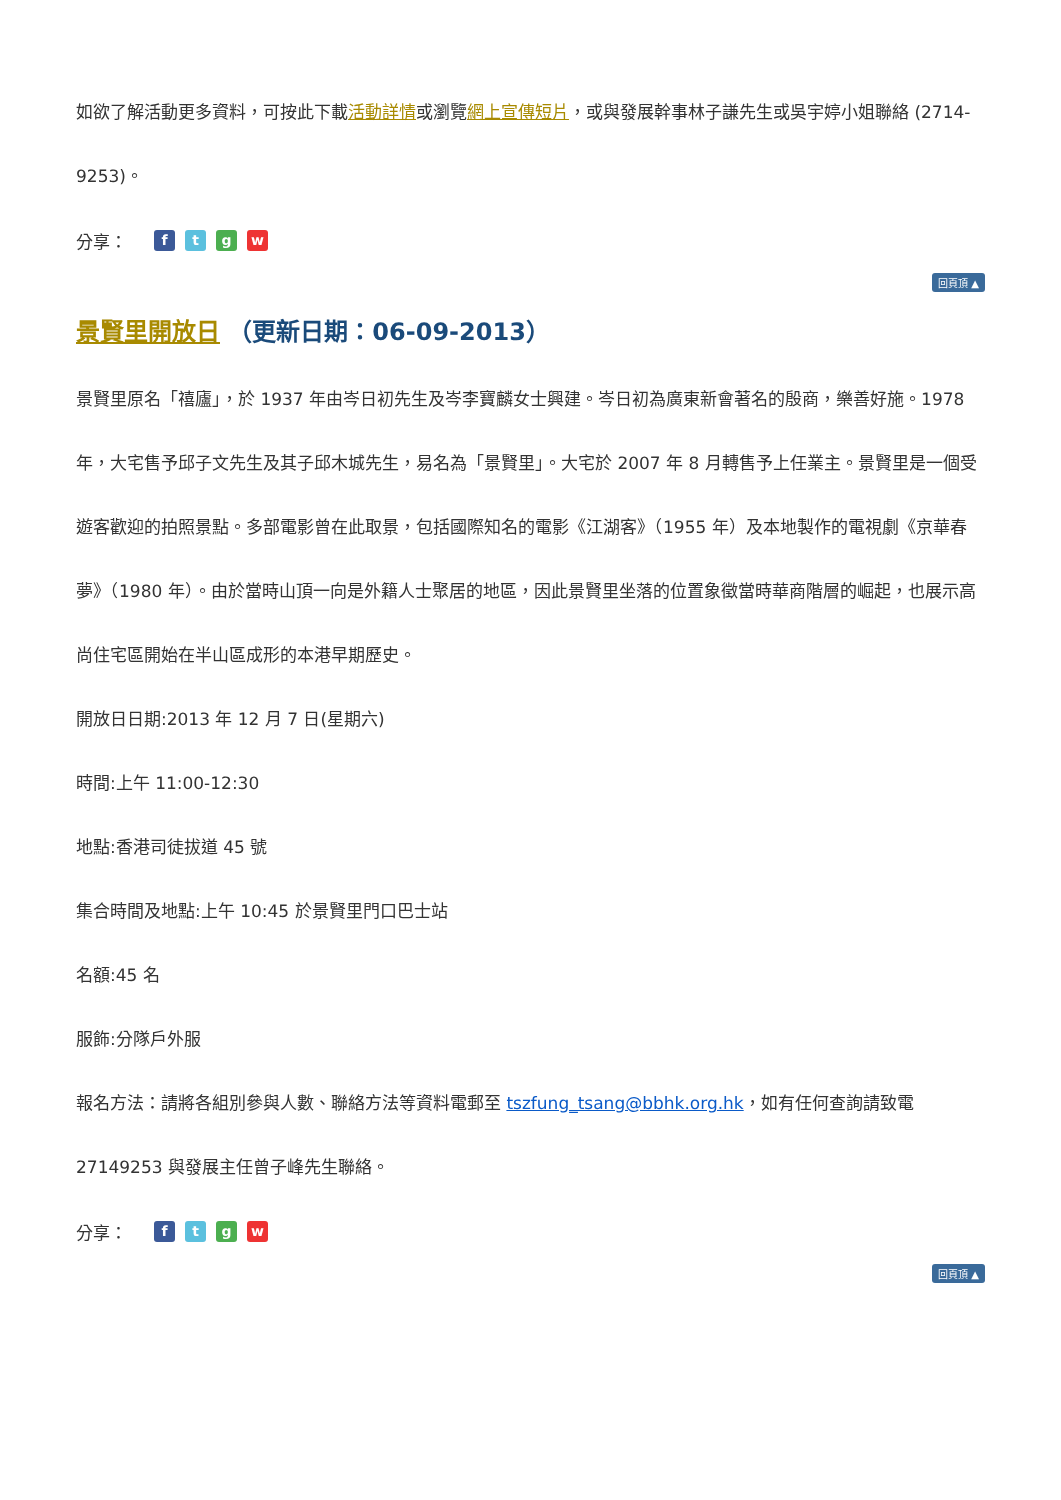如欲了解活動更多資料，可按此下載活動詳情或瀏覽網上宣傳短片，或與發展幹事林子謙先生或吳宇婷小姐聯絡 (2714-9253)。
分享：　ftgw
回頁頂 ▲
景賢里開放日 （更新日期：06-09-2013）
景賢里原名「禧廬」，於 1937 年由岑日初先生及岑李寶麟女士興建。岑日初為廣東新會著名的殷商，樂善好施。1978 年，大宅售予邱子文先生及其子邱木城先生，易名為「景賢里」。大宅於 2007 年 8 月轉售予上任業主。景賢里是一個受遊客歡迎的拍照景點。多部電影曾在此取景，包括國際知名的電影《江湖客》（1955 年）及本地製作的電視劇《京華春夢》（1980 年）。由於當時山頂一向是外籍人士聚居的地區，因此景賢里坐落的位置象徵當時華商階層的崛起，也展示高尚住宅區開始在半山區成形的本港早期歷史。
開放日日期:2013 年 12 月 7 日(星期六)
時間:上午 11:00-12:30
地點:香港司徒拔道 45 號
集合時間及地點:上午 10:45 於景賢里門口巴士站
名額:45 名
服飾:分隊戶外服
報名方法：請將各組別參與人數、聯絡方法等資料電郵至 tszfung_tsang@bbhk.org.hk，如有任何查詢請致電 27149253 與發展主任曾子峰先生聯絡。
分享：　ftgw
回頁頂 ▲